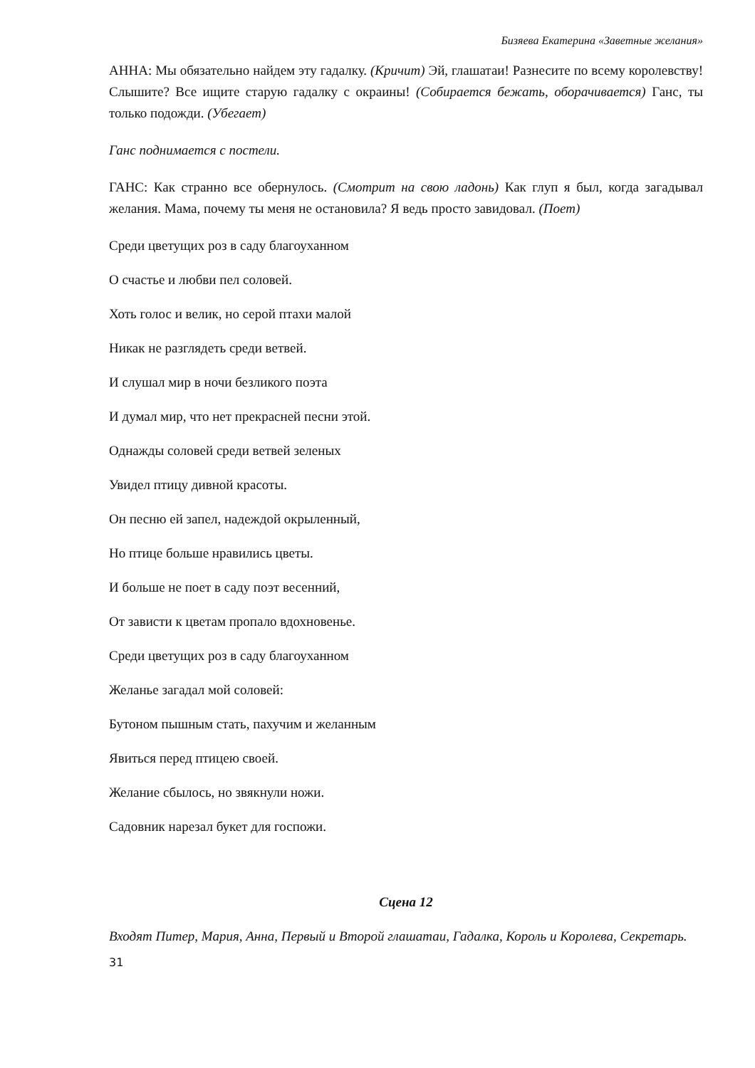Бизяева Екатерина «Заветные желания»
АННА: Мы обязательно найдем эту гадалку. (Кричит) Эй, глашатаи! Разнесите по всему королевству! Слышите? Все ищите старую гадалку с окраины! (Собирается бежать, оборачивается) Ганс, ты только подожди. (Убегает)
Ганс поднимается с постели.
ГАНС: Как странно все обернулось. (Смотрит на свою ладонь) Как глуп я был, когда загадывал желания. Мама, почему ты меня не остановила? Я ведь просто завидовал. (Поет)
Среди цветущих роз в саду благоуханном
О счастье и любви пел соловей.
Хоть голос и велик, но серой птахи малой
Никак не разглядеть среди ветвей.
И слушал мир в ночи безликого поэта
И думал мир, что нет прекрасней песни этой.
Однажды соловей среди ветвей зеленых
Увидел птицу дивной красоты.
Он песню ей запел, надеждой окрыленный,
Но птице больше нравились цветы.
И больше не поет в саду поэт весенний,
От зависти к цветам пропало вдохновенье.
Среди цветущих роз в саду благоуханном
Желанье загадал мой соловей:
Бутоном пышным стать, пахучим и желанным
Явиться перед птицею своей.
Желание сбылось, но звякнули ножи.
Садовник нарезал букет для госпожи.
Сцена 12
Входят Питер, Мария, Анна, Первый и Второй глашатаи, Гадалка, Король и Королева, Секретарь.
31